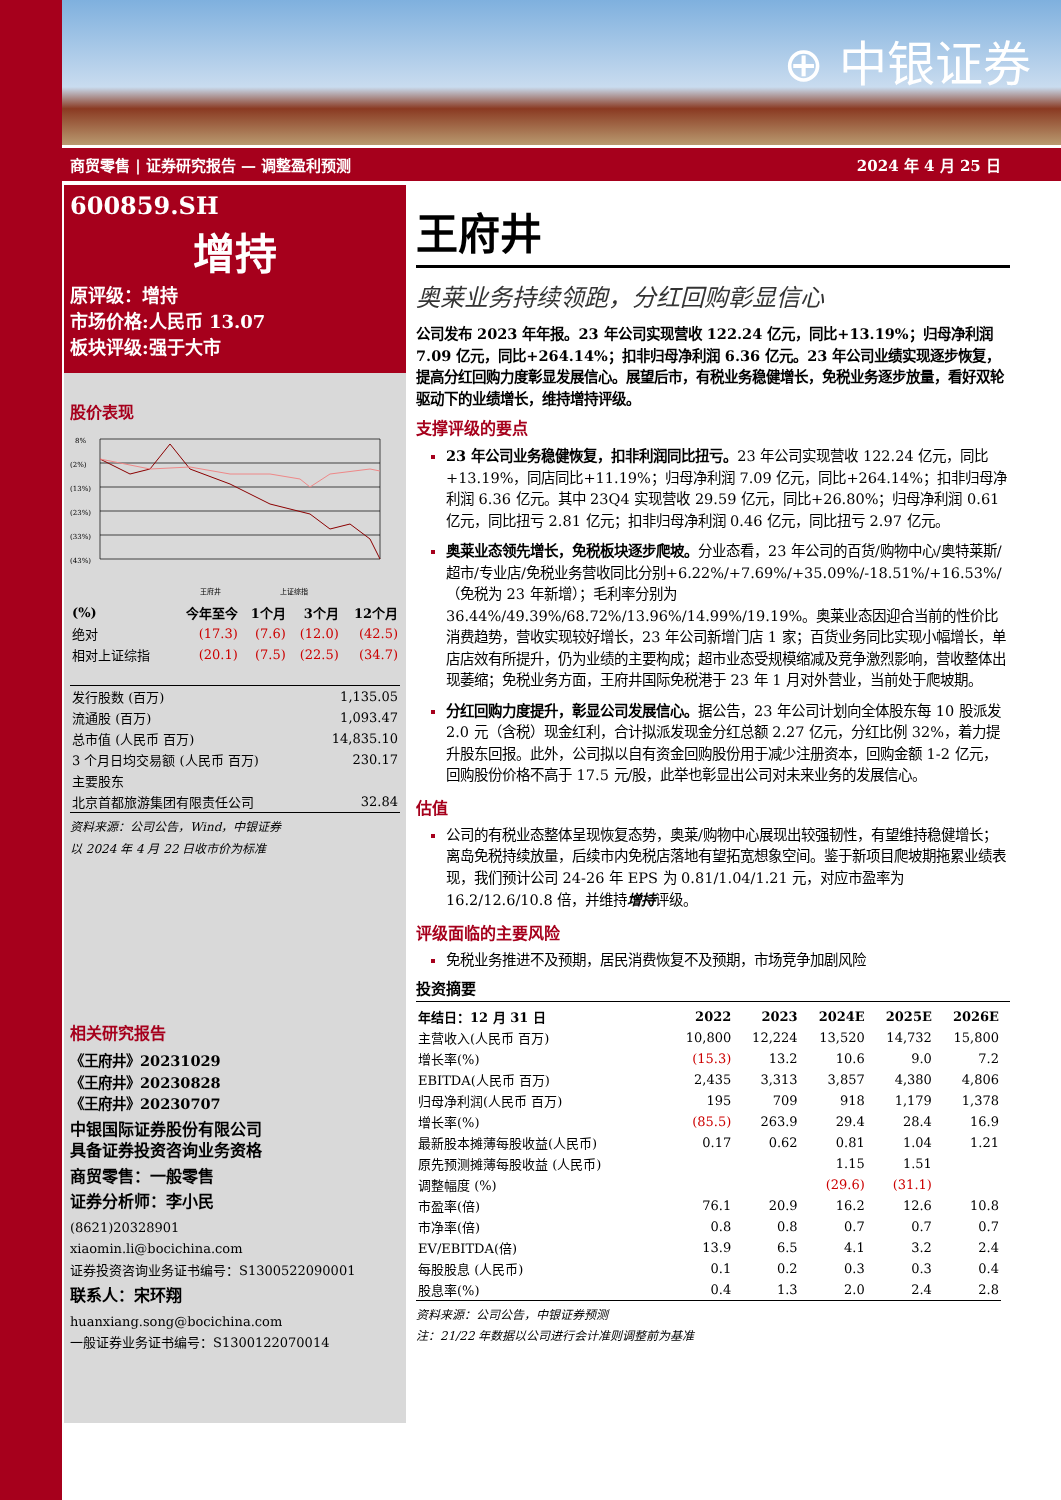⊕ 中银证券
商贸零售 | 证券研究报告 — 调整盈利预测 2024 年 4 月 25 日
600859.SH
增持
原评级：增持
市场价格:人民币 13.07
板块评级:强于大市
股价表现
8%
(2%)
(13%)
(23%)
(33%)
(43%)
王府井
上证综指
| (%) | 今年至今 | 1个月 | 3个月 | 12个月 |
| --- | --- | --- | --- | --- |
| 绝对 | (17.3) | (7.6) | (12.0) | (42.5) |
| 相对上证综指 | (20.1) | (7.5) | (22.5) | (34.7) |
| 发行股数 (百万) | 1,135.05 |
| 流通股 (百万) | 1,093.47 |
| 总市值 (人民币 百万) | 14,835.10 |
| 3 个月日均交易额 (人民币 百万) | 230.17 |
| 主要股东 | |
| 北京首都旅游集团有限责任公司 | 32.84 |
资料来源：公司公告，Wind，中银证券
以 2024 年 4 月 22 日收市价为标准
相关研究报告
《王府井》20231029
《王府井》20230828
《王府井》20230707
中银国际证券股份有限公司
具备证券投资咨询业务资格
商贸零售：一般零售
证券分析师：李小民
(8621)20328901
xiaomin.li@bocichina.com
证券投资咨询业务证书编号：S1300522090001
联系人：宋环翔
huanxiang.song@bocichina.com
一般证券业务证书编号：S1300122070014
王府井
奥莱业务持续领跑，分红回购彰显信心
公司发布 2023 年年报。23 年公司实现营收 122.24 亿元，同比+13.19%；归母净利润 7.09 亿元，同比+264.14%；扣非归母净利润 6.36 亿元。23 年公司业绩实现逐步恢复，提高分红回购力度彰显发展信心。展望后市，有税业务稳健增长，免税业务逐步放量，看好双轮驱动下的业绩增长，维持增持评级。
支撑评级的要点
23 年公司业务稳健恢复，扣非利润同比扭亏。23 年公司实现营收 122.24 亿元，同比+13.19%，同店同比+11.19%；归母净利润 7.09 亿元，同比+264.14%；扣非归母净利润 6.36 亿元。其中 23Q4 实现营收 29.59 亿元，同比+26.80%；归母净利润 0.61 亿元，同比扭亏 2.81 亿元；扣非归母净利润 0.46 亿元，同比扭亏 2.97 亿元。
奥莱业态领先增长，免税板块逐步爬坡。分业态看，23 年公司的百货/购物中心/奥特莱斯/超市/专业店/免税业务营收同比分别+6.22%/+7.69%/+35.09%/-18.51%/+16.53%/（免税为 23 年新增）；毛利率分别为 36.44%/49.39%/68.72%/13.96%/14.99%/19.19%。奥莱业态因迎合当前的性价比消费趋势，营收实现较好增长，23 年公司新增门店 1 家；百货业务同比实现小幅增长，单店店效有所提升，仍为业绩的主要构成；超市业态受规模缩减及竞争激烈影响，营收整体出现萎缩；免税业务方面，王府井国际免税港于 23 年 1 月对外营业，当前处于爬坡期。
分红回购力度提升，彰显公司发展信心。据公告，23 年公司计划向全体股东每 10 股派发 2.0 元（含税）现金红利，合计拟派发现金分红总额 2.27 亿元，分红比例 32%，着力提升股东回报。此外，公司拟以自有资金回购股份用于减少注册资本，回购金额 1-2 亿元，回购股份价格不高于 17.5 元/股，此举也彰显出公司对未来业务的发展信心。
估值
公司的有税业态整体呈现恢复态势，奥莱/购物中心展现出较强韧性，有望维持稳健增长；离岛免税持续放量，后续市内免税店落地有望拓宽想象空间。鉴于新项目爬坡期拖累业绩表现，我们预计公司 24-26 年 EPS 为 0.81/1.04/1.21 元，对应市盈率为 16.2/12.6/10.8 倍，并维持增持评级。
评级面临的主要风险
免税业务推进不及预期，居民消费恢复不及预期，市场竞争加剧风险
投资摘要
| 年结日：12 月 31 日 | 2022 | 2023 | 2024E | 2025E | 2026E |
| --- | --- | --- | --- | --- | --- |
| 主营收入(人民币 百万) | 10,800 | 12,224 | 13,520 | 14,732 | 15,800 |
| 增长率(%) | (15.3) | 13.2 | 10.6 | 9.0 | 7.2 |
| EBITDA(人民币 百万) | 2,435 | 3,313 | 3,857 | 4,380 | 4,806 |
| 归母净利润(人民币 百万) | 195 | 709 | 918 | 1,179 | 1,378 |
| 增长率(%) | (85.5) | 263.9 | 29.4 | 28.4 | 16.9 |
| 最新股本摊薄每股收益(人民币) | 0.17 | 0.62 | 0.81 | 1.04 | 1.21 |
| 原先预测摊薄每股收益 (人民币) | | | 1.15 | 1.51 | |
| 调整幅度 (%) | | | (29.6) | (31.1) | |
| 市盈率(倍) | 76.1 | 20.9 | 16.2 | 12.6 | 10.8 |
| 市净率(倍) | 0.8 | 0.8 | 0.7 | 0.7 | 0.7 |
| EV/EBITDA(倍) | 13.9 | 6.5 | 4.1 | 3.2 | 2.4 |
| 每股股息 (人民币) | 0.1 | 0.2 | 0.3 | 0.3 | 0.4 |
| 股息率(%) | 0.4 | 1.3 | 2.0 | 2.4 | 2.8 |
资料来源：公司公告，中银证券预测
注：21/22 年数据以公司进行会计准则调整前为基准